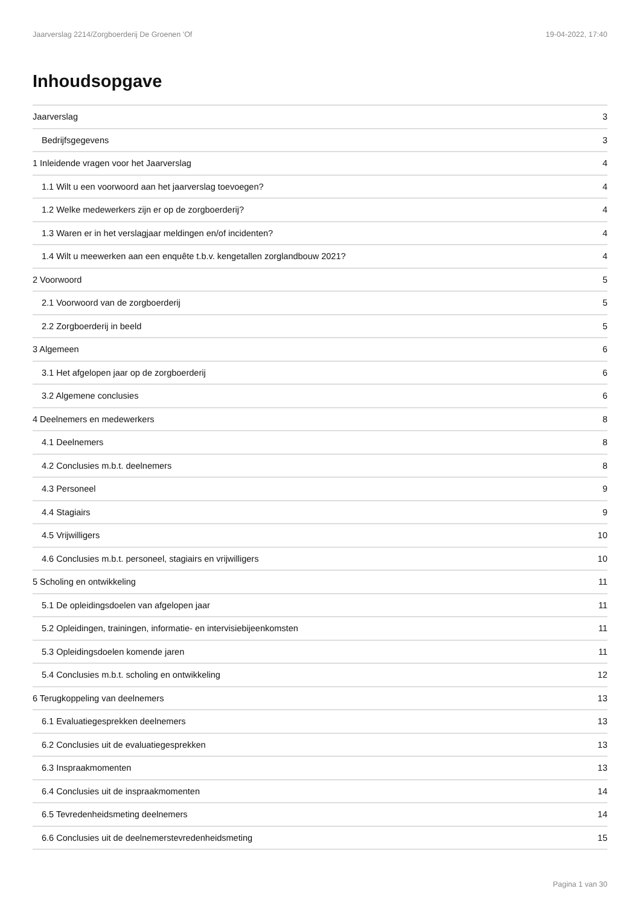Jaarverslag 2214/Zorgboerderij De Groenen 'Of 19-04-2022, 17:40
Inhoudsopgave
Jaarverslag 3
Bedrijfsgegevens 3
1 Inleidende vragen voor het Jaarverslag 4
1.1 Wilt u een voorwoord aan het jaarverslag toevoegen? 4
1.2 Welke medewerkers zijn er op de zorgboerderij? 4
1.3 Waren er in het verslagjaar meldingen en/of incidenten? 4
1.4 Wilt u meewerken aan een enquête t.b.v. kengetallen zorglandbouw 2021? 4
2 Voorwoord 5
2.1 Voorwoord van de zorgboerderij 5
2.2 Zorgboerderij in beeld 5
3 Algemeen 6
3.1 Het afgelopen jaar op de zorgboerderij 6
3.2 Algemene conclusies 6
4 Deelnemers en medewerkers 8
4.1 Deelnemers 8
4.2 Conclusies m.b.t. deelnemers 8
4.3 Personeel 9
4.4 Stagiairs 9
4.5 Vrijwilligers 10
4.6 Conclusies m.b.t. personeel, stagiairs en vrijwilligers 10
5 Scholing en ontwikkeling 11
5.1 De opleidingsdoelen van afgelopen jaar 11
5.2 Opleidingen, trainingen, informatie- en intervisiebijeenkomsten 11
5.3 Opleidingsdoelen komende jaren 11
5.4 Conclusies m.b.t. scholing en ontwikkeling 12
6 Terugkoppeling van deelnemers 13
6.1 Evaluatiegesprekken deelnemers 13
6.2 Conclusies uit de evaluatiegesprekken 13
6.3 Inspraakmomenten 13
6.4 Conclusies uit de inspraakmomenten 14
6.5 Tevredenheidsmeting deelnemers 14
6.6 Conclusies uit de deelnemerstevredenheidsmeting 15
Pagina 1 van 30